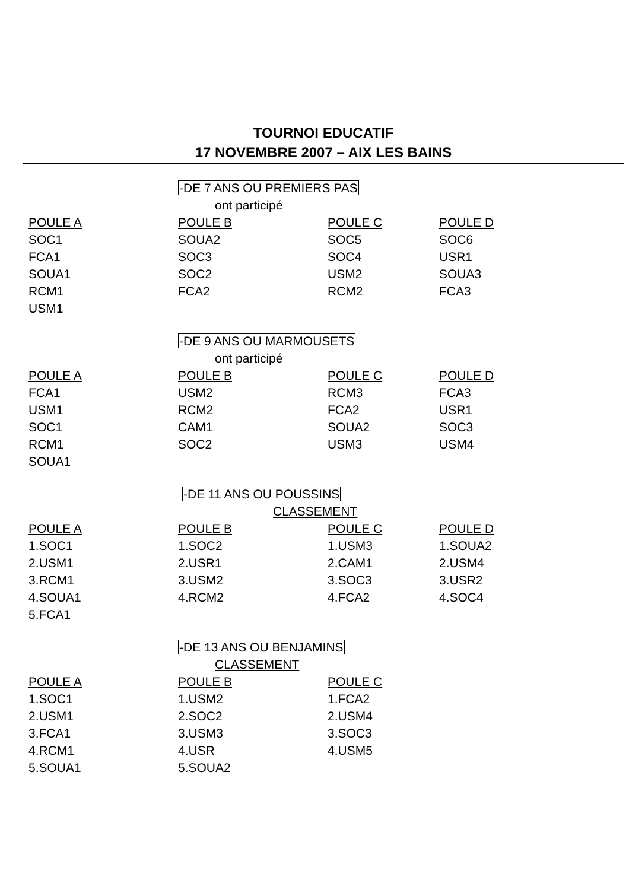TOURNOI EDUCATIF
17 NOVEMBRE 2007 – AIX LES BAINS
-DE 7 ANS OU PREMIERS PAS
ont participé
| POULE A | POULE B | POULE C | POULE D |
| --- | --- | --- | --- |
| SOC1 | SOUA2 | SOC5 | SOC6 |
| FCA1 | SOC3 | SOC4 | USR1 |
| SOUA1 | SOC2 | USM2 | SOUA3 |
| RCM1 | FCA2 | RCM2 | FCA3 |
| USM1 | | | |
-DE 9 ANS OU MARMOUSETS
ont participé
| POULE A | POULE B | POULE C | POULE D |
| --- | --- | --- | --- |
| FCA1 | USM2 | RCM3 | FCA3 |
| USM1 | RCM2 | FCA2 | USR1 |
| SOC1 | CAM1 | SOUA2 | SOC3 |
| RCM1 | SOC2 | USM3 | USM4 |
| SOUA1 | | | |
-DE 11 ANS OU POUSSINS
CLASSEMENT
| POULE A | POULE B | POULE C | POULE D |
| --- | --- | --- | --- |
| 1.SOC1 | 1.SOC2 | 1.USM3 | 1.SOUA2 |
| 2.USM1 | 2.USR1 | 2.CAM1 | 2.USM4 |
| 3.RCM1 | 3.USM2 | 3.SOC3 | 3.USR2 |
| 4.SOUA1 | 4.RCM2 | 4.FCA2 | 4.SOC4 |
| 5.FCA1 | | | |
-DE 13 ANS OU BENJAMINS
CLASSEMENT
| POULE A | POULE B | POULE C |
| --- | --- | --- |
| 1.SOC1 | 1.USM2 | 1.FCA2 |
| 2.USM1 | 2.SOC2 | 2.USM4 |
| 3.FCA1 | 3.USM3 | 3.SOC3 |
| 4.RCM1 | 4.USR | 4.USM5 |
| 5.SOUA1 | 5.SOUA2 | |